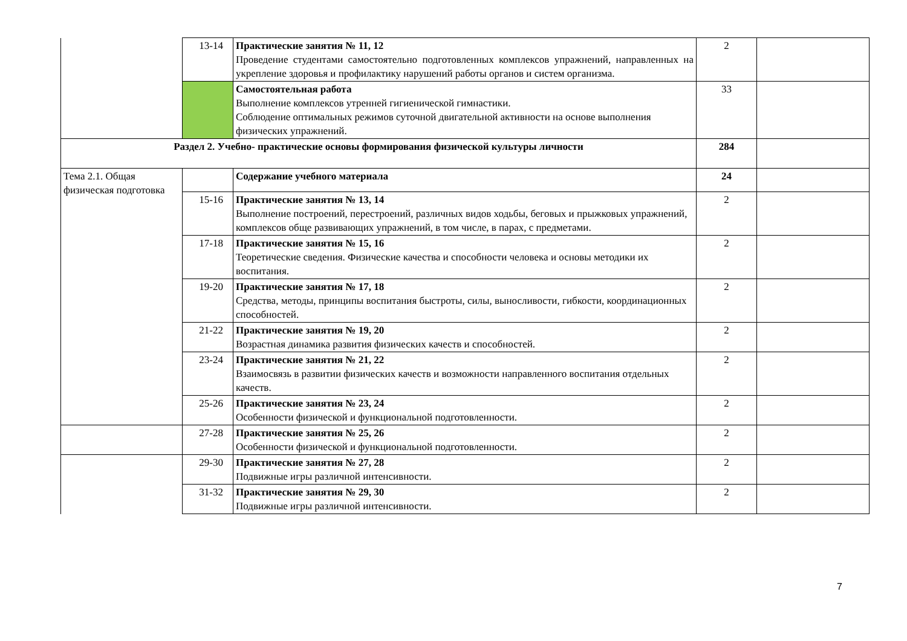| | 13-14 | Практические занятия № 11, 12 Проведение студентами самостоятельно подготовленных комплексов упражнений, направленных на укрепление здоровья и профилактику нарушений работы органов и систем организма. | 2 | |
| | | Самостоятельная работа Выполнение комплексов утренней гигиенической гимнастики. Соблюдение оптимальных режимов суточной двигательной активности на основе выполнения физических упражнений. | 33 | |
| Раздел 2. Учебно- практические основы формирования физической культуры личности | | | 284 | |
| Тема 2.1. Общая физическая подготовка | | Содержание учебного материала | 24 | |
| | 15-16 | Практические занятия № 13, 14 Выполнение построений, перестроений, различных видов ходьбы, беговых и прыжковых упражнений, комплексов обще развивающих упражнений, в том числе, в парах, с предметами. | 2 | |
| | 17-18 | Практические занятия № 15, 16 Теоретические сведения. Физические качества и способности человека и основы методики их воспитания. | 2 | |
| | 19-20 | Практические занятия № 17, 18 Средства, методы, принципы воспитания быстроты, силы, выносливости, гибкости, координационных способностей. | 2 | |
| | 21-22 | Практические занятия № 19, 20 Возрастная динамика развития физических качеств и способностей. | 2 | |
| | 23-24 | Практические занятия № 21, 22 Взаимосвязь в развитии физических качеств и возможности направленного воспитания отдельных качеств. | 2 | |
| | 25-26 | Практические занятия № 23, 24 Особенности физической и функциональной подготовленности. | 2 | |
| | 27-28 | Практические занятия № 25, 26 Особенности физической и функциональной подготовленности. | 2 | |
| | 29-30 | Практические занятия № 27, 28 Подвижные игры различной интенсивности. | 2 | |
| | 31-32 | Практические занятия № 29, 30 Подвижные игры различной интенсивности. | 2 | |
7